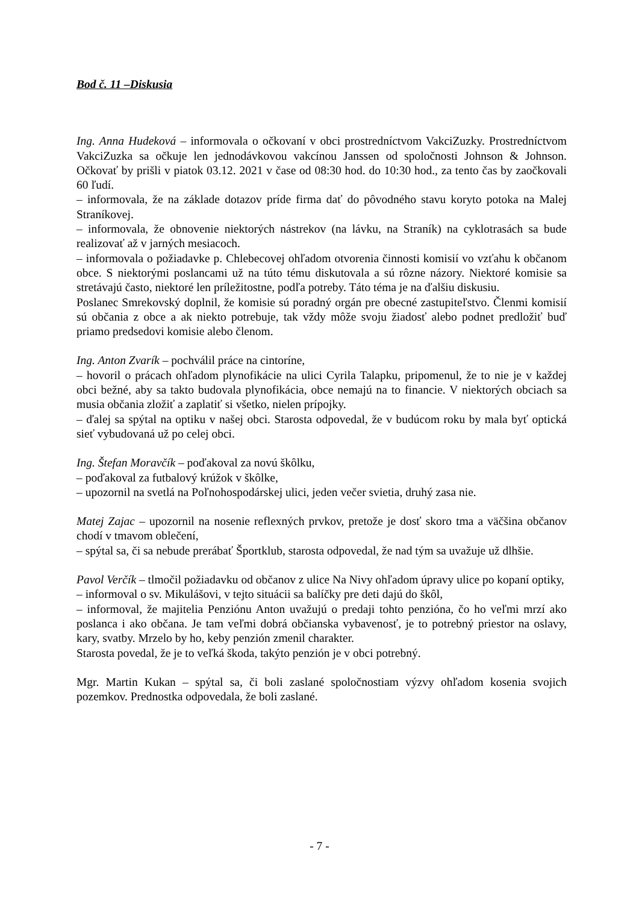Bod č. 11 –Diskusia
Ing. Anna Hudeková – informovala o očkovaní v obci prostredníctvom VakciZuzky. Prostredníctvom VakciZuzka sa očkuje len jednodávkovou vakcínou Janssen od spoločnosti Johnson & Johnson. Očkovať by prišli v piatok 03.12. 2021 v čase od 08:30 hod. do 10:30 hod., za tento čas by zaočkovali 60 ľudí.
– informovala, že na základe dotazov príde firma dať do pôvodného stavu koryto potoka na Malej Straníkovej.
– informovala, že obnovenie niektorých nástrekov (na lávku, na Straník) na cyklotrasách sa bude realizovať až v jarných mesiacoch.
– informovala o požiadavke p. Chlebecovej ohľadom otvorenia činnosti komisií vo vzťahu k občanom obce. S niektorými poslancami už na túto tému diskutovala a sú rôzne názory. Niektoré komisie sa stretávajú často, niektoré len príležitostne, podľa potreby. Táto téma je na ďalšiu diskusiu.
Poslanec Smrekovský doplnil, že komisie sú poradný orgán pre obecné zastupiteľstvo. Členmi komisií sú občania z obce a ak niekto potrebuje, tak vždy môže svoju žiadosť alebo podnet predložiť buď priamo predsedovi komisie alebo členom.
Ing. Anton Zvarík – pochválil práce na cintoríne,
– hovoril o prácach ohľadom plynofikácie na ulici Cyrila Talapku, pripomenul, že to nie je v každej obci bežné, aby sa takto budovala plynofikácia, obce nemajú na to financie. V niektorých obciach sa musia občania zložiť a zaplatiť si všetko, nielen prípojky.
– ďalej sa spýtal na optiku v našej obci. Starosta odpovedal, že v budúcom roku by mala byť optická sieť vybudovaná už po celej obci.
Ing. Štefan Moravčík – poďakoval za novú škôlku,
– poďakoval za futbalový krúžok v škôlke,
– upozornil na svetlá na Poľnohospodárskej ulici, jeden večer svietia, druhý zasa nie.
Matej Zajac – upozornil na nosenie reflexných prvkov, pretože je dosť skoro tma a väčšina občanov chodí v tmavom oblečení,
– spýtal sa, či sa nebude prerábať Športklub, starosta odpovedal, že nad tým sa uvažuje už dlhšie.
Pavol Verčík – tlmočil požiadavku od občanov z ulice Na Nivy ohľadom úpravy ulice po kopaní optiky,
– informoval o sv. Mikulášovi, v tejto situácii sa balíčky pre deti dajú do škôl,
– informoval, že majitelia Penziónu Anton uvažujú o predaji tohto penzióna, čo ho veľmi mrzí ako poslanca i ako občana. Je tam veľmi dobrá občianska vybavenosť, je to potrebný priestor na oslavy, kary, svatby. Mrzelo by ho, keby penzión zmenil charakter.
Starosta povedal, že je to veľká škoda, takýto penzión je v obci potrebný.
Mgr. Martin Kukan – spýtal sa, či boli zaslané spoločnostiam výzvy ohľadom kosenia svojich pozemkov. Prednostka odpovedala, že boli zaslané.
- 7 -